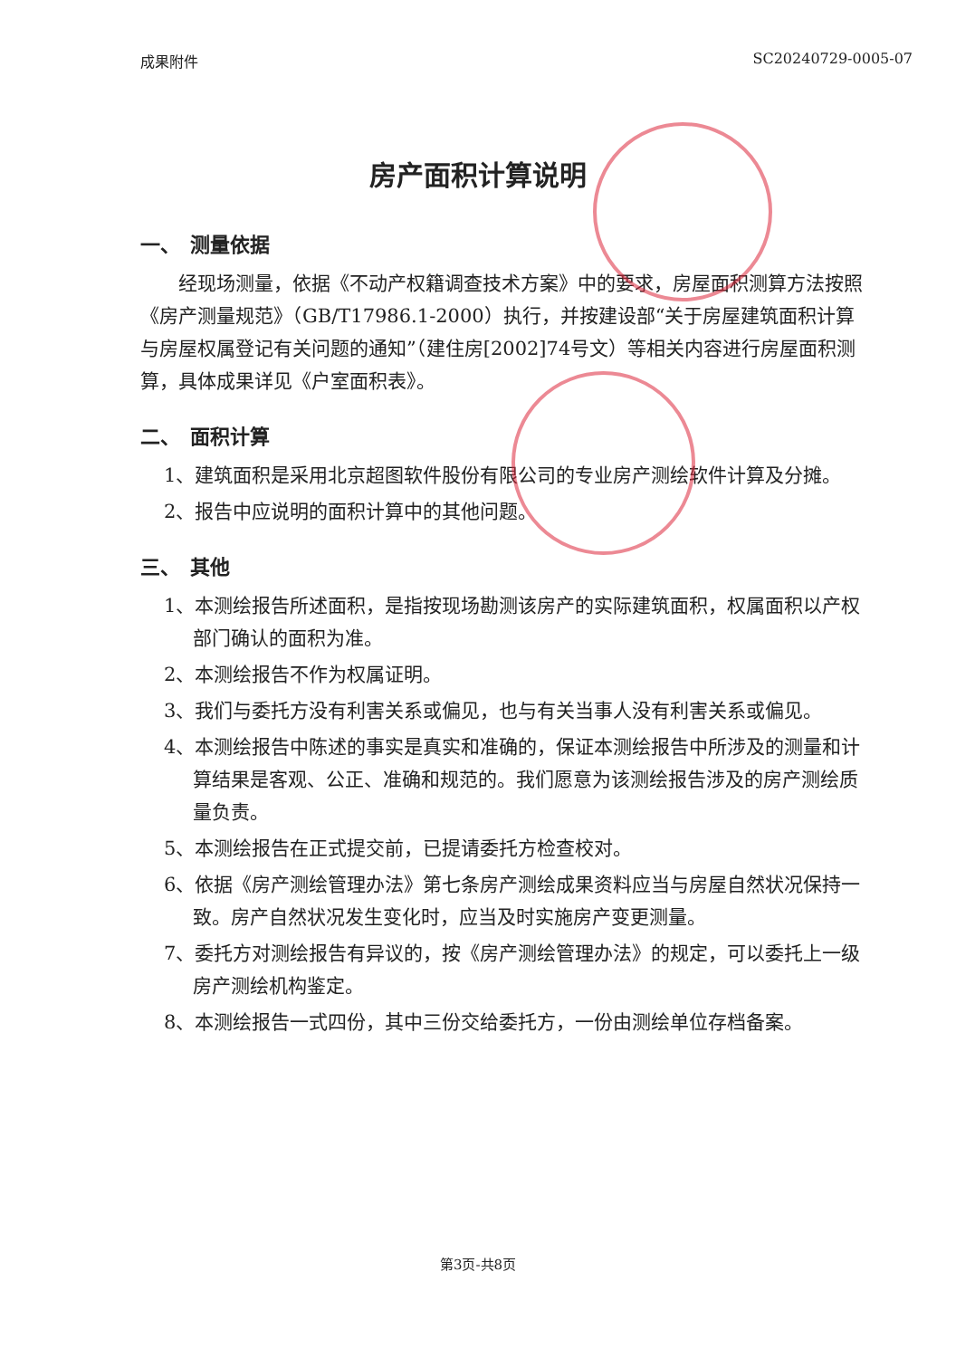成果附件 SC20240729-0005-07
房产面积计算说明
一、　测量依据
经现场测量，依据《不动产权籍调查技术方案》中的要求，房屋面积测算方法按照《房产测量规范》（GB/T17986.1-2000）执行，并按建设部“关于房屋建筑面积计算与房屋权属登记有关问题的通知”（建住房[2002]74号文）等相关内容进行房屋面积测算，具体成果详见《户室面积表》。
二、　面积计算
1、建筑面积是采用北京超图软件股份有限公司的专业房产测绘软件计算及分摊。
2、报告中应说明的面积计算中的其他问题。
三、　其他
1、本测绘报告所述面积，是指按现场勘测该房产的实际建筑面积，权属面积以产权部门确认的面积为准。
2、本测绘报告不作为权属证明。
3、我们与委托方没有利害关系或偏见，也与有关当事人没有利害关系或偏见。
4、本测绘报告中陈述的事实是真实和准确的，保证本测绘报告中所涉及的测量和计算结果是客观、公正、准确和规范的。我们愿意为该测绘报告涉及的房产测绘质量负责。
5、本测绘报告在正式提交前，已提请委托方检查校对。
6、依据《房产测绘管理办法》第七条房产测绘成果资料应当与房屋自然状况保持一致。房产自然状况发生变化时，应当及时实施房产变更测量。
7、委托方对测绘报告有异议的，按《房产测绘管理办法》的规定，可以委托上一级房产测绘机构鉴定。
8、本测绘报告一式四份，其中三份交给委托方，一份由测绘单位存档备案。
第3页-共8页